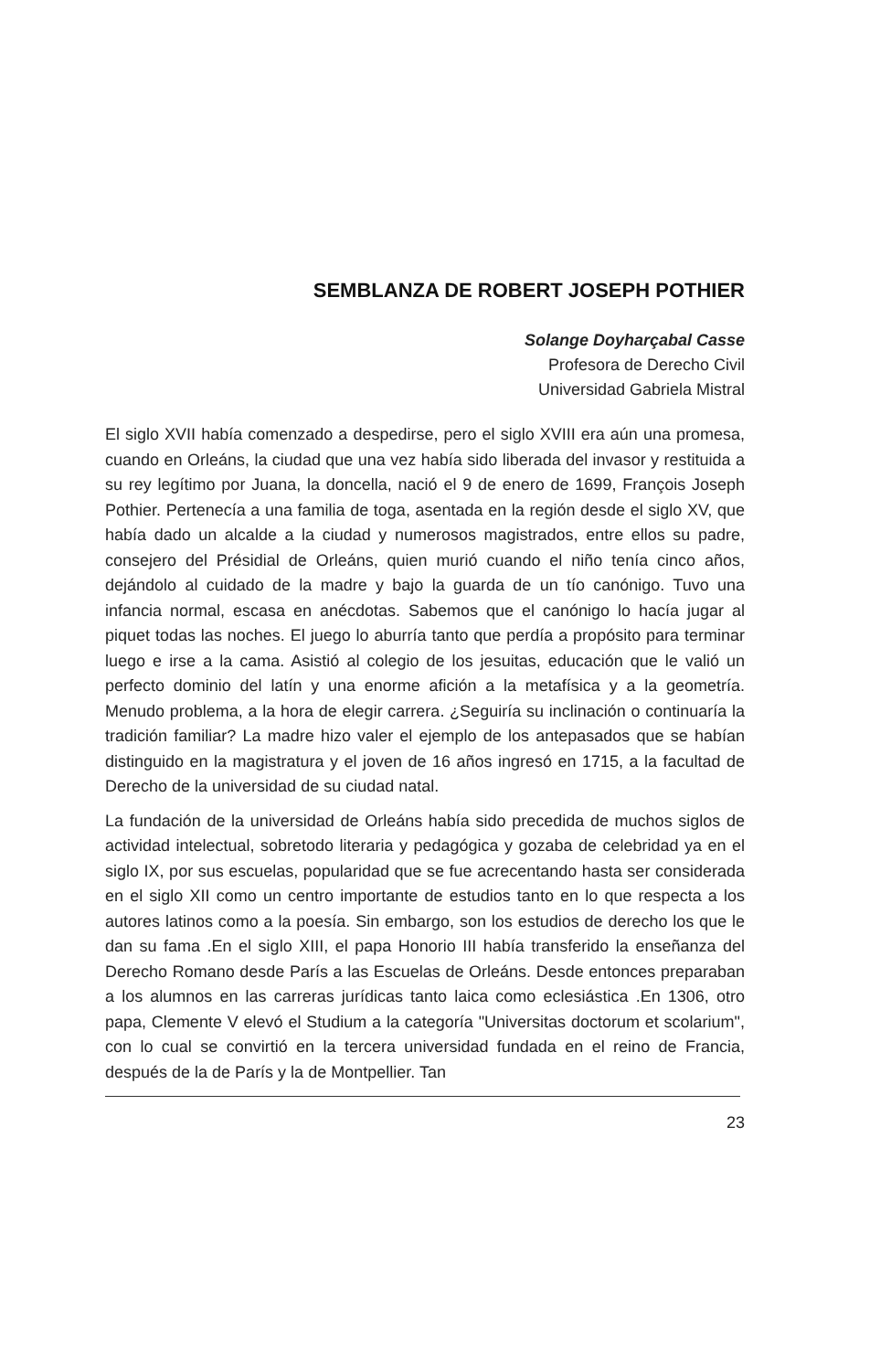SEMBLANZA DE ROBERT JOSEPH POTHIER
Solange Doyharçabal Casse
Profesora de Derecho Civil
Universidad Gabriela Mistral
El siglo XVII había comenzado a despedirse, pero el siglo XVIII era aún una promesa, cuando en Orleáns, la ciudad que una vez había sido liberada del invasor y restituida a su rey legítimo por Juana, la doncella, nació el 9 de enero de 1699, François Joseph Pothier. Pertenecía a una familia de toga, asentada en la región desde el siglo XV, que había dado un alcalde a la ciudad y numerosos magistrados, entre ellos su padre, consejero del Présidial de Orleáns, quien murió cuando el niño tenía cinco años, dejándolo al cuidado de la madre y bajo la guarda de un tío canónigo. Tuvo una infancia normal, escasa en anécdotas. Sabemos que el canónigo lo hacía jugar al piquet todas las noches. El juego lo aburría tanto que perdía a propósito para terminar luego e irse a la cama. Asistió al colegio de los jesuitas, educación que le valió un perfecto dominio del latín y una enorme afición a la metafísica y a la geometría. Menudo problema, a la hora de elegir carrera. ¿Seguiría su inclinación o continuaría la tradición familiar? La madre hizo valer el ejemplo de los antepasados que se habían distinguido en la magistratura y el joven de 16 años ingresó en 1715, a la facultad de Derecho de la universidad de su ciudad natal.
La fundación de la universidad de Orleáns había sido precedida de muchos siglos de actividad intelectual, sobretodo literaria y pedagógica y gozaba de celebridad ya en el siglo IX, por sus escuelas, popularidad que se fue acrecentando hasta ser considerada en el siglo XII como un centro importante de estudios tanto en lo que respecta a los autores latinos como a la poesía. Sin embargo, son los estudios de derecho los que le dan su fama .En el siglo XIII, el papa Honorio III había transferido la enseñanza del Derecho Romano desde París a las Escuelas de Orleáns. Desde entonces preparaban a los alumnos en las carreras jurídicas tanto laica como eclesiástica .En 1306, otro papa, Clemente V elevó el Studium a la categoría "Universitas doctorum et scolarium", con lo cual se convirtió en la tercera universidad fundada en el reino de Francia, después de la de París y la de Montpellier. Tan
23